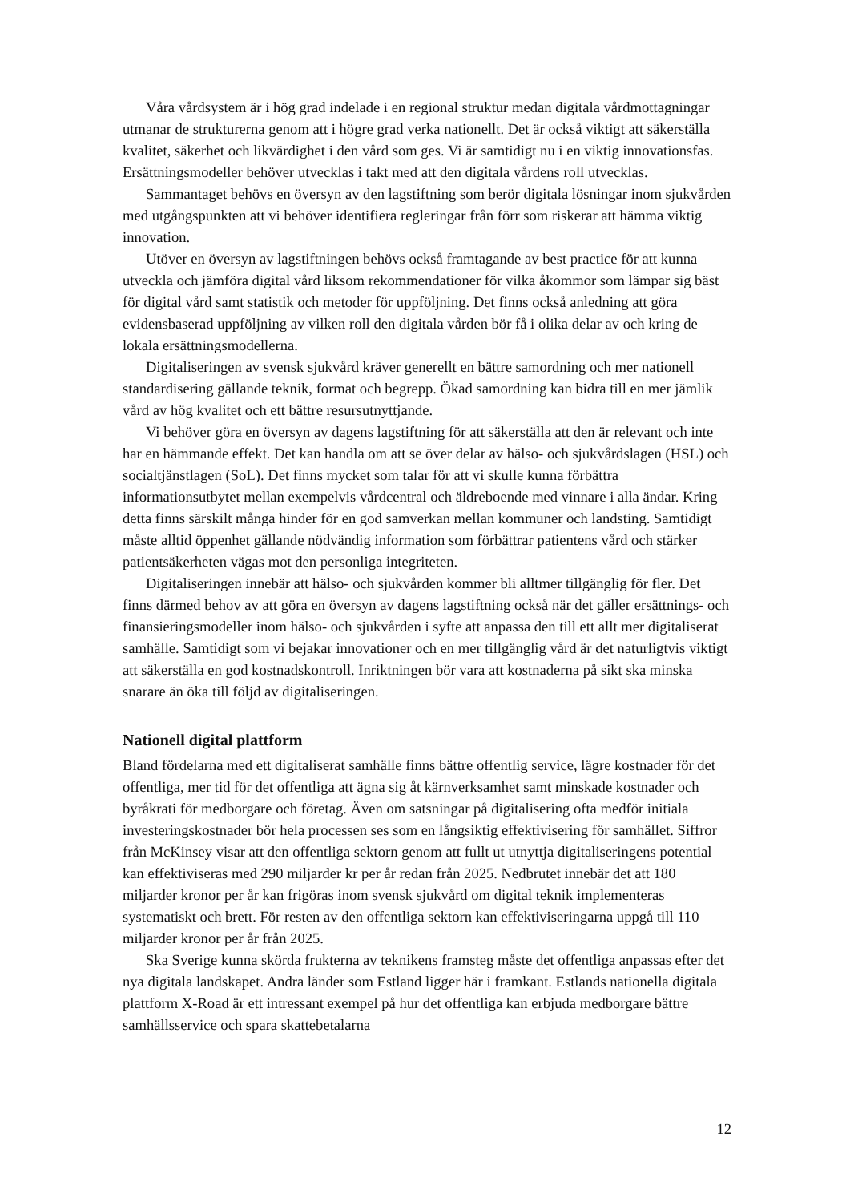Våra vårdsystem är i hög grad indelade i en regional struktur medan digitala vårdmottagningar utmanar de strukturerna genom att i högre grad verka nationellt. Det är också viktigt att säkerställa kvalitet, säkerhet och likvärdighet i den vård som ges. Vi är samtidigt nu i en viktig innovationsfas. Ersättningsmodeller behöver utvecklas i takt med att den digitala vårdens roll utvecklas.
Sammantaget behövs en översyn av den lagstiftning som berör digitala lösningar inom sjukvården med utgångspunkten att vi behöver identifiera regleringar från förr som riskerar att hämma viktig innovation.
Utöver en översyn av lagstiftningen behövs också framtagande av best practice för att kunna utveckla och jämföra digital vård liksom rekommendationer för vilka åkommor som lämpar sig bäst för digital vård samt statistik och metoder för uppföljning. Det finns också anledning att göra evidensbaserad uppföljning av vilken roll den digitala vården bör få i olika delar av och kring de lokala ersättningsmodellerna.
Digitaliseringen av svensk sjukvård kräver generellt en bättre samordning och mer nationell standardisering gällande teknik, format och begrepp. Ökad samordning kan bidra till en mer jämlik vård av hög kvalitet och ett bättre resursutnyttjande.
Vi behöver göra en översyn av dagens lagstiftning för att säkerställa att den är relevant och inte har en hämmande effekt. Det kan handla om att se över delar av hälso- och sjukvårdslagen (HSL) och socialtjänstlagen (SoL). Det finns mycket som talar för att vi skulle kunna förbättra informationsutbytet mellan exempelvis vårdcentral och äldreboende med vinnare i alla ändar. Kring detta finns särskilt många hinder för en god samverkan mellan kommuner och landsting. Samtidigt måste alltid öppenhet gällande nödvändig information som förbättrar patientens vård och stärker patientsäkerheten vägas mot den personliga integriteten.
Digitaliseringen innebär att hälso- och sjukvården kommer bli alltmer tillgänglig för fler. Det finns därmed behov av att göra en översyn av dagens lagstiftning också när det gäller ersättnings- och finansieringsmodeller inom hälso- och sjukvården i syfte att anpassa den till ett allt mer digitaliserat samhälle. Samtidigt som vi bejakar innovationer och en mer tillgänglig vård är det naturligtvis viktigt att säkerställa en god kostnadskontroll. Inriktningen bör vara att kostnaderna på sikt ska minska snarare än öka till följd av digitaliseringen.
Nationell digital plattform
Bland fördelarna med ett digitaliserat samhälle finns bättre offentlig service, lägre kostnader för det offentliga, mer tid för det offentliga att ägna sig åt kärnverksamhet samt minskade kostnader och byråkrati för medborgare och företag. Även om satsningar på digitalisering ofta medför initiala investeringskostnader bör hela processen ses som en långsiktig effektivisering för samhället. Siffror från McKinsey visar att den offentliga sektorn genom att fullt ut utnyttja digitaliseringens potential kan effektiviseras med 290 miljarder kr per år redan från 2025. Nedbrutet innebär det att 180 miljarder kronor per år kan frigöras inom svensk sjukvård om digital teknik implementeras systematiskt och brett. För resten av den offentliga sektorn kan effektiviseringarna uppgå till 110 miljarder kronor per år från 2025.
Ska Sverige kunna skörda frukterna av teknikens framsteg måste det offentliga anpassas efter det nya digitala landskapet. Andra länder som Estland ligger här i framkant. Estlands nationella digitala plattform X-Road är ett intressant exempel på hur det offentliga kan erbjuda medborgare bättre samhällsservice och spara skattebetalarna
12